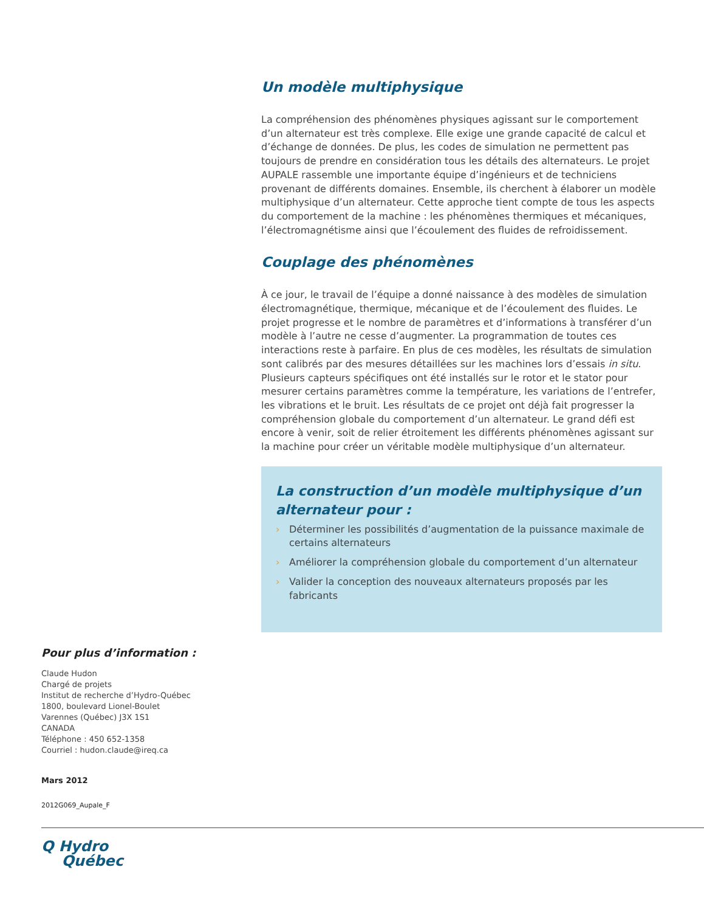Un modèle multiphysique
La compréhension des phénomènes physiques agissant sur le comportement d’un alternateur est très complexe. Elle exige une grande capacité de calcul et d’échange de données. De plus, les codes de simulation ne permettent pas toujours de prendre en considération tous les détails des alternateurs. Le projet AUPALE rassemble une importante équipe d’ingénieurs et de techniciens provenant de différents domaines. Ensemble, ils cherchent à élaborer un modèle multiphysique d’un alternateur. Cette approche tient compte de tous les aspects du comportement de la machine : les phé­nomènes thermiques et mécaniques, l’électromagnétisme ainsi que l’écoulement des fluides de refroidissement.
Couplage des phénomènes
À ce jour, le travail de l’équipe a donné naissance à des modèles de simulation électromagnétique, thermique, mécanique et de l’écoulement des fluides. Le projet progresse et le nombre de paramètres et d’informations à transférer d’un modèle à l’autre ne cesse d’augmenter. La programmation de toutes ces interactions reste à parfaire. En plus de ces modèles, les résultats de simulation sont calibrés par des mesures détaillées sur les machines lors d’essais in situ. Plusieurs capteurs spécifiques ont été installés sur le rotor et le stator pour mesurer certains paramètres comme la température, les variations de l’entrefer, les vibrations et le bruit. Les résultats de ce projet ont déjà fait progresser la compréhension globale du comportement d’un alternateur. Le grand défi est encore à venir, soit de relier étroitement les différents phénomènes agissant sur la machine pour créer un véritable modèle multiphysique d’un alternateur.
La construction d’un modèle multiphysique d’un alternateur pour :
› Déterminer les possibilités d’augmentation de la puissance maximale de certains alternateurs
› Améliorer la compréhension globale du comportement d’un alternateur
› Valider la conception des nouveaux alternateurs proposés par les fabricants
Pour plus d’information :
Claude Hudon
Chargé de projets
Institut de recherche d’Hydro-Québec
1800, boulevard Lionel-Boulet
Varennes (Québec) J3X 1S1
CANADA
Téléphone : 450 652-1358
Courriel : hudon.claude@ireq.ca
Mars 2012
2012G069_Aupale_F
Q Hydro
Québec